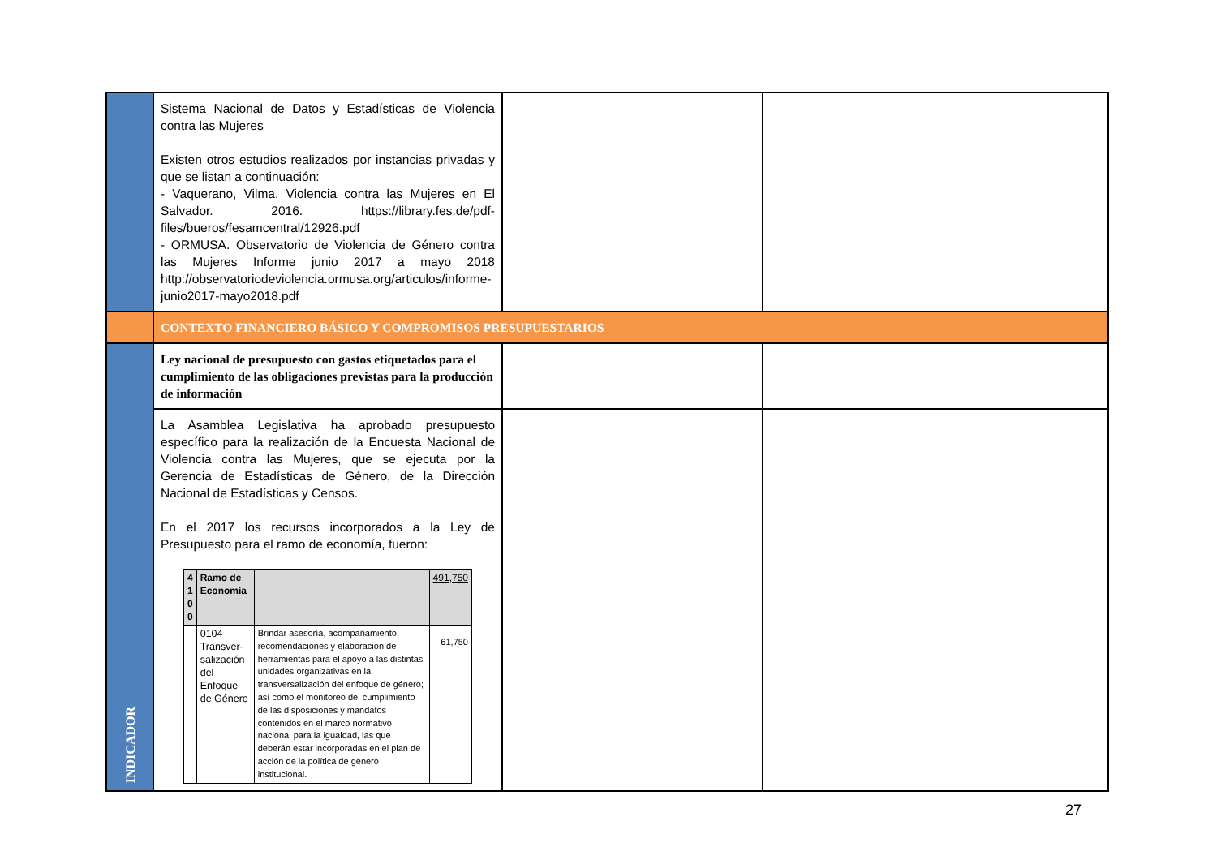| | Sistema Nacional de Datos y Estadísticas de Violencia contra las Mujeres Existen otros estudios realizados por instancias privadas y que se listan a continuación: - Vaquerano, Vilma. Violencia contra las Mujeres en El Salvador. 2016. https://library.fes.de/pdf-files/bueros/fesamcentral/12926.pdf - ORMUSA. Observatorio de Violencia de Género contra las Mujeres Informe junio 2017 a mayo 2018 http://observatoriodeviolencia.ormusa.org/articulos/informe-junio2017-mayo2018.pdf | | |
| | CONTEXTO FINANCIERO BÁSICO Y COMPROMISOS PRESUPUESTARIOS | | |
| INDICADOR | Ley nacional de presupuesto con gastos etiquetados para el cumplimiento de las obligaciones previstas para la producción de información | | |
| | La Asamblea Legislativa ha aprobado presupuesto específico para la realización de la Encuesta Nacional de Violencia contra las Mujeres, que se ejecuta por la Gerencia de Estadísticas de Género, de la Dirección Nacional de Estadísticas y Censos. En el 2017 los recursos incorporados a la Ley de Presupuesto para el ramo de economía, fueron: / 4 1 0 0 / Ramo de Economía / / 491,750 / / / 0104 Transver-salización del Enfoque de Género / Brindar asesoría, acompañamiento, recomendaciones y elaboración de herramientas para el apoyo a las distintas unidades organizativas en la transversalización del enfoque de género; así como el monitoreo del cumplimiento de las disposiciones y mandatos contenidos en el marco normativo nacional para la igualdad, las que deberán estar incorporadas en el plan de acción de la política de género institucional. / 61,750 / | | |
27